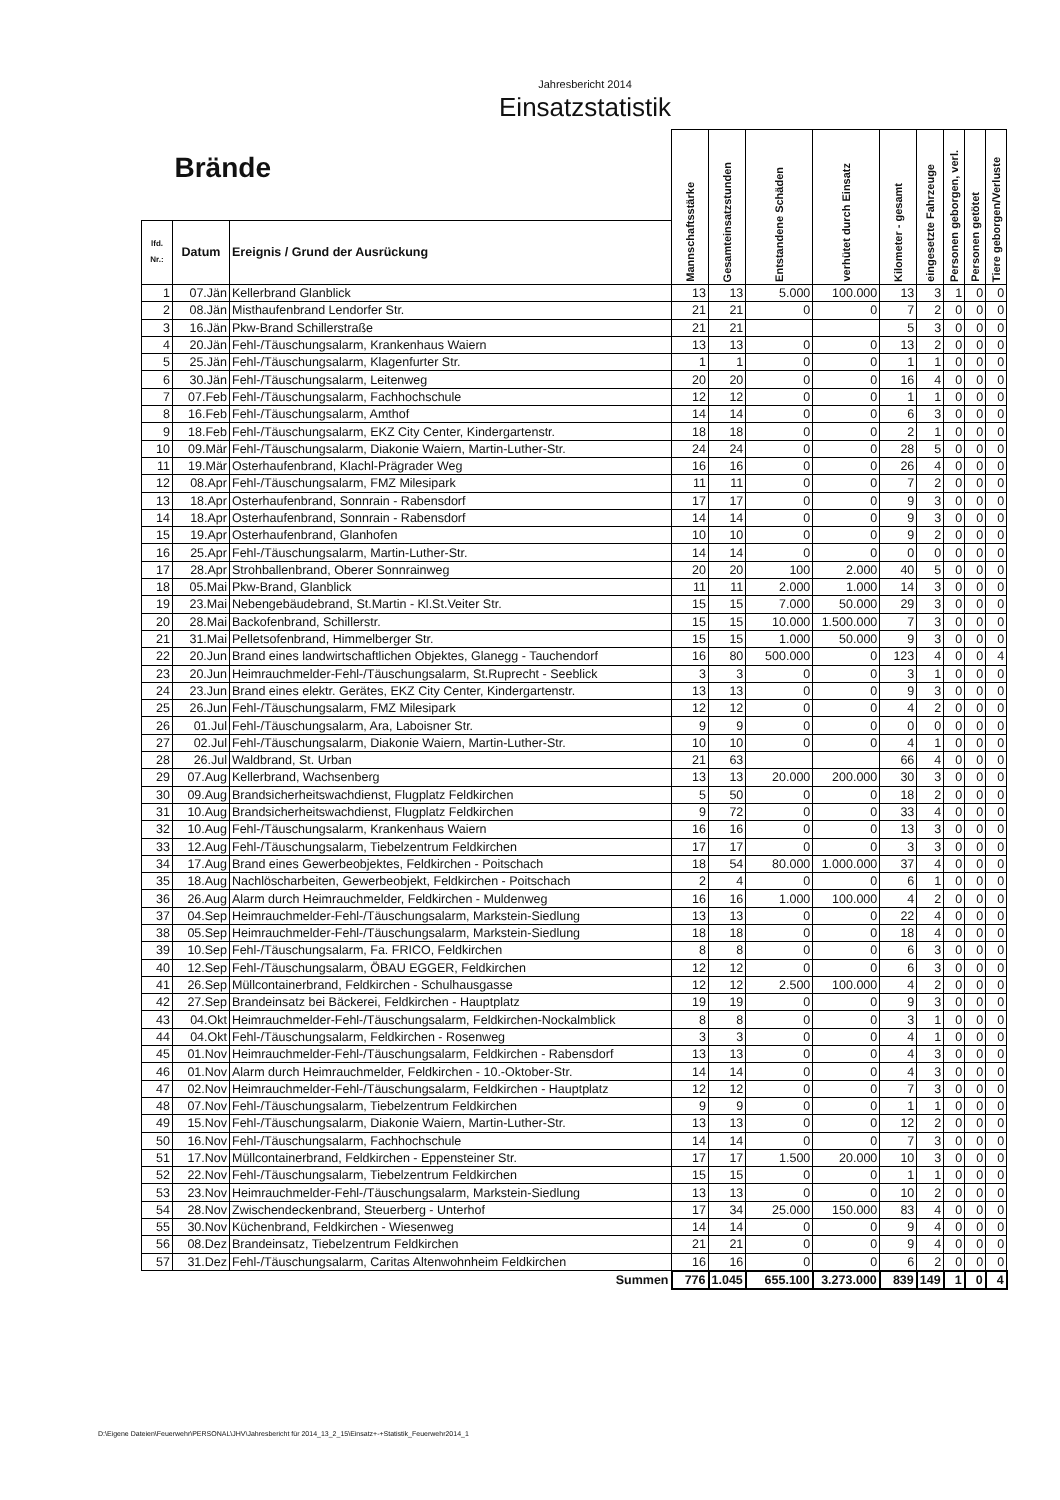Jahresbericht 2014
Einsatzstatistik
| Brände | | | Mannschaftsstärke | Gesamteinsatzstunden | Entstandene Schäden | verhütet durch Einsatz | Kilometer - gesamt | eingesetzte Fahrzeuge | Personen geborgen, verl. | Personen getötet | Tiere geborgen/Verluste |
| --- | --- | --- | --- | --- | --- | --- | --- | --- | --- | --- | --- |
| lfd. Nr.: | Datum | Ereignis / Grund der Ausrückung | | | | | | | | | |
| 1 | 07.Jän | Kellerbrand Glanblick | 13 | 13 | 5.000 | 100.000 | 13 | 3 | 1 | 0 | 0 |
| 2 | 08.Jän | Misthaufenbrand Lendorfer Str. | 21 | 21 | 0 | 0 | 7 | 2 | 0 | 0 | 0 |
| 3 | 16.Jän | Pkw-Brand Schillerstraße | 21 | 21 | | | 5 | 3 | 0 | 0 | 0 |
| 4 | 20.Jän | Fehl-/Täuschungsalarm, Krankenhaus Waiern | 13 | 13 | 0 | 0 | 13 | 2 | 0 | 0 | 0 |
| 5 | 25.Jän | Fehl-/Täuschungsalarm, Klagenfurter Str. | 1 | 1 | 0 | 0 | 1 | 1 | 0 | 0 | 0 |
| 6 | 30.Jän | Fehl-/Täuschungsalarm, Leitenweg | 20 | 20 | 0 | 0 | 16 | 4 | 0 | 0 | 0 |
| 7 | 07.Feb | Fehl-/Täuschungsalarm, Fachhochschule | 12 | 12 | 0 | 0 | 1 | 1 | 0 | 0 | 0 |
| 8 | 16.Feb | Fehl-/Täuschungsalarm, Amthof | 14 | 14 | 0 | 0 | 6 | 3 | 0 | 0 | 0 |
| 9 | 18.Feb | Fehl-/Täuschungsalarm, EKZ City Center, Kindergartenstr. | 18 | 18 | 0 | 0 | 2 | 1 | 0 | 0 | 0 |
| 10 | 09.Mär | Fehl-/Täuschungsalarm, Diakonie Waiern, Martin-Luther-Str. | 24 | 24 | 0 | 0 | 28 | 5 | 0 | 0 | 0 |
| 11 | 19.Mär | Osterhaufenbrand, Klachl-Prägrader Weg | 16 | 16 | 0 | 0 | 26 | 4 | 0 | 0 | 0 |
| 12 | 08.Apr | Fehl-/Täuschungsalarm, FMZ Milesipark | 11 | 11 | 0 | 0 | 7 | 2 | 0 | 0 | 0 |
| 13 | 18.Apr | Osterhaufenbrand, Sonnrain - Rabensdorf | 17 | 17 | 0 | 0 | 9 | 3 | 0 | 0 | 0 |
| 14 | 18.Apr | Osterhaufenbrand, Sonnrain - Rabensdorf | 14 | 14 | 0 | 0 | 9 | 3 | 0 | 0 | 0 |
| 15 | 19.Apr | Osterhaufenbrand, Glanhofen | 10 | 10 | 0 | 0 | 9 | 2 | 0 | 0 | 0 |
| 16 | 25.Apr | Fehl-/Täuschungsalarm, Martin-Luther-Str. | 14 | 14 | 0 | 0 | 0 | 0 | 0 | 0 | 0 |
| 17 | 28.Apr | Strohballenbrand, Oberer Sonnrainweg | 20 | 20 | 100 | 2.000 | 40 | 5 | 0 | 0 | 0 |
| 18 | 05.Mai | Pkw-Brand, Glanblick | 11 | 11 | 2.000 | 1.000 | 14 | 3 | 0 | 0 | 0 |
| 19 | 23.Mai | Nebengebäudebrand, St.Martin - Kl.St.Veiter Str. | 15 | 15 | 7.000 | 50.000 | 29 | 3 | 0 | 0 | 0 |
| 20 | 28.Mai | Backofenbrand, Schillerstr. | 15 | 15 | 10.000 | 1.500.000 | 7 | 3 | 0 | 0 | 0 |
| 21 | 31.Mai | Pelletsofenbrand, Himmelberger Str. | 15 | 15 | 1.000 | 50.000 | 9 | 3 | 0 | 0 | 0 |
| 22 | 20.Jun | Brand eines landwirtschaftlichen Objektes, Glanegg - Tauchendorf | 16 | 80 | 500.000 | 0 | 123 | 4 | 0 | 0 | 4 |
| 23 | 20.Jun | Heimrauchmelder-Fehl-/Täuschungsalarm, St.Ruprecht - Seeblick | 3 | 3 | 0 | 0 | 3 | 1 | 0 | 0 | 0 |
| 24 | 23.Jun | Brand eines elektr. Gerätes, EKZ City Center, Kindergartenstr. | 13 | 13 | 0 | 0 | 9 | 3 | 0 | 0 | 0 |
| 25 | 26.Jun | Fehl-/Täuschungsalarm, FMZ Milesipark | 12 | 12 | 0 | 0 | 4 | 2 | 0 | 0 | 0 |
| 26 | 01.Jul | Fehl-/Täuschungsalarm, Ara, Laboisner Str. | 9 | 9 | 0 | 0 | 0 | 0 | 0 | 0 | 0 |
| 27 | 02.Jul | Fehl-/Täuschungsalarm, Diakonie Waiern, Martin-Luther-Str. | 10 | 10 | 0 | 0 | 4 | 1 | 0 | 0 | 0 |
| 28 | 26.Jul | Waldbrand, St. Urban | 21 | 63 | | | 66 | 4 | 0 | 0 | 0 |
| 29 | 07.Aug | Kellerbrand, Wachsenberg | 13 | 13 | 20.000 | 200.000 | 30 | 3 | 0 | 0 | 0 |
| 30 | 09.Aug | Brandsicherheitswachdienst, Flugplatz Feldkirchen | 5 | 50 | 0 | 0 | 18 | 2 | 0 | 0 | 0 |
| 31 | 10.Aug | Brandsicherheitswachdienst, Flugplatz Feldkirchen | 9 | 72 | 0 | 0 | 33 | 4 | 0 | 0 | 0 |
| 32 | 10.Aug | Fehl-/Täuschungsalarm, Krankenhaus Waiern | 16 | 16 | 0 | 0 | 13 | 3 | 0 | 0 | 0 |
| 33 | 12.Aug | Fehl-/Täuschungsalarm, Tiebelzentrum Feldkirchen | 17 | 17 | 0 | 0 | 3 | 3 | 0 | 0 | 0 |
| 34 | 17.Aug | Brand eines Gewerbeobjektes, Feldkirchen - Poitschach | 18 | 54 | 80.000 | 1.000.000 | 37 | 4 | 0 | 0 | 0 |
| 35 | 18.Aug | Nachlöscharbeiten, Gewerbeobjekt, Feldkirchen - Poitschach | 2 | 4 | 0 | 0 | 6 | 1 | 0 | 0 | 0 |
| 36 | 26.Aug | Alarm durch Heimrauchmelder, Feldkirchen - Muldenweg | 16 | 16 | 1.000 | 100.000 | 4 | 2 | 0 | 0 | 0 |
| 37 | 04.Sep | Heimrauchmelder-Fehl-/Täuschungsalarm, Markstein-Siedlung | 13 | 13 | 0 | 0 | 22 | 4 | 0 | 0 | 0 |
| 38 | 05.Sep | Heimrauchmelder-Fehl-/Täuschungsalarm, Markstein-Siedlung | 18 | 18 | 0 | 0 | 18 | 4 | 0 | 0 | 0 |
| 39 | 10.Sep | Fehl-/Täuschungsalarm, Fa. FRICO, Feldkirchen | 8 | 8 | 0 | 0 | 6 | 3 | 0 | 0 | 0 |
| 40 | 12.Sep | Fehl-/Täuschungsalarm, ÖBAU EGGER, Feldkirchen | 12 | 12 | 0 | 0 | 6 | 3 | 0 | 0 | 0 |
| 41 | 26.Sep | Müllcontainerbrand, Feldkirchen - Schulhausgasse | 12 | 12 | 2.500 | 100.000 | 4 | 2 | 0 | 0 | 0 |
| 42 | 27.Sep | Brandeinsatz bei Bäckerei, Feldkirchen - Hauptplatz | 19 | 19 | 0 | 0 | 9 | 3 | 0 | 0 | 0 |
| 43 | 04.Okt | Heimrauchmelder-Fehl-/Täuschungsalarm, Feldkirchen-Nockalmblick | 8 | 8 | 0 | 0 | 3 | 1 | 0 | 0 | 0 |
| 44 | 04.Okt | Fehl-/Täuschungsalarm, Feldkirchen - Rosenweg | 3 | 3 | 0 | 0 | 4 | 1 | 0 | 0 | 0 |
| 45 | 01.Nov | Heimrauchmelder-Fehl-/Täuschungsalarm, Feldkirchen - Rabensdorf | 13 | 13 | 0 | 0 | 4 | 3 | 0 | 0 | 0 |
| 46 | 01.Nov | Alarm durch Heimrauchmelder, Feldkirchen - 10.-Oktober-Str. | 14 | 14 | 0 | 0 | 4 | 3 | 0 | 0 | 0 |
| 47 | 02.Nov | Heimrauchmelder-Fehl-/Täuschungsalarm, Feldkirchen - Hauptplatz | 12 | 12 | 0 | 0 | 7 | 3 | 0 | 0 | 0 |
| 48 | 07.Nov | Fehl-/Täuschungsalarm, Tiebelzentrum Feldkirchen | 9 | 9 | 0 | 0 | 1 | 1 | 0 | 0 | 0 |
| 49 | 15.Nov | Fehl-/Täuschungsalarm, Diakonie Waiern, Martin-Luther-Str. | 13 | 13 | 0 | 0 | 12 | 2 | 0 | 0 | 0 |
| 50 | 16.Nov | Fehl-/Täuschungsalarm, Fachhochschule | 14 | 14 | 0 | 0 | 7 | 3 | 0 | 0 | 0 |
| 51 | 17.Nov | Müllcontainerbrand, Feldkirchen - Eppensteiner Str. | 17 | 17 | 1.500 | 20.000 | 10 | 3 | 0 | 0 | 0 |
| 52 | 22.Nov | Fehl-/Täuschungsalarm, Tiebelzentrum Feldkirchen | 15 | 15 | 0 | 0 | 1 | 1 | 0 | 0 | 0 |
| 53 | 23.Nov | Heimrauchmelder-Fehl-/Täuschungsalarm, Markstein-Siedlung | 13 | 13 | 0 | 0 | 10 | 2 | 0 | 0 | 0 |
| 54 | 28.Nov | Zwischendeckenbrand, Steuerberg - Unterhof | 17 | 34 | 25.000 | 150.000 | 83 | 4 | 0 | 0 | 0 |
| 55 | 30.Nov | Küchenbrand, Feldkirchen - Wiesenweg | 14 | 14 | 0 | 0 | 9 | 4 | 0 | 0 | 0 |
| 56 | 08.Dez | Brandeinsatz, Tiebelzentrum Feldkirchen | 21 | 21 | 0 | 0 | 9 | 4 | 0 | 0 | 0 |
| 57 | 31.Dez | Fehl-/Täuschungsalarm, Caritas Altenwohnheim Feldkirchen | 16 | 16 | 0 | 0 | 6 | 2 | 0 | 0 | 0 |
| Summen | | | 776 | 1.045 | 655.100 | 3.273.000 | 839 | 149 | 1 | 0 | 4 |
D:\Eigene Dateien\Feuerwehr\PERSONAL\JHV\Jahresbericht für 2014_13_2_15\Einsatz+-+Statistik_Feuerwehr2014_1